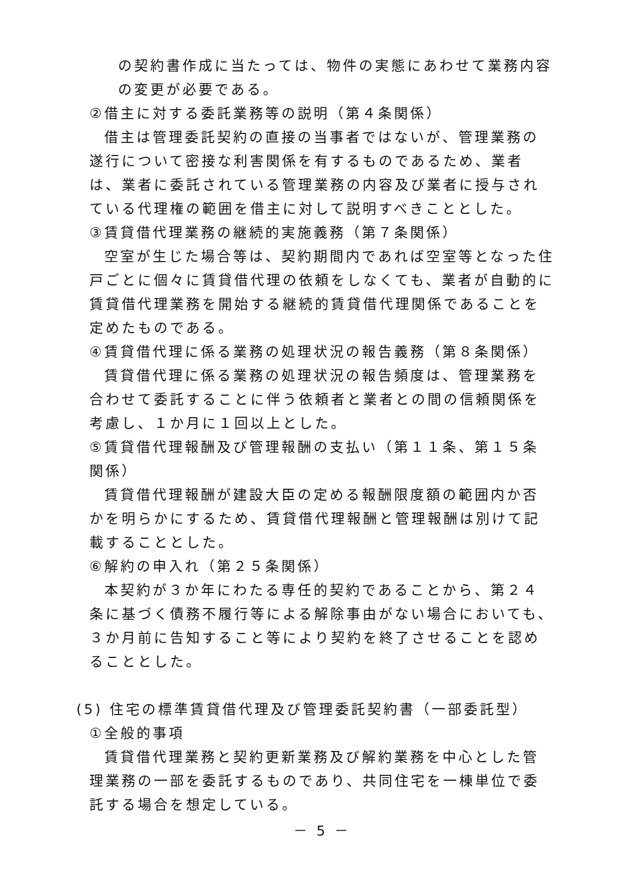の契約書作成に当たっては、物件の実態にあわせて業務内容の変更が必要である。
②借主に対する委託業務等の説明（第４条関係）
借主は管理委託契約の直接の当事者ではないが、管理業務の遂行について密接な利害関係を有するものであるため、業者は、業者に委託されている管理業務の内容及び業者に授与されている代理権の範囲を借主に対して説明すべきこととした。
③賃貸借代理業務の継続的実施義務（第７条関係）
空室が生じた場合等は、契約期間内であれば空室等となった住戸ごとに個々に賃貸借代理の依頼をしなくても、業者が自動的に賃貸借代理業務を開始する継続的賃貸借代理関係であることを定めたものである。
④賃貸借代理に係る業務の処理状況の報告義務（第８条関係）
賃貸借代理に係る業務の処理状況の報告頻度は、管理業務を合わせて委託することに伴う依頼者と業者との間の信頼関係を考慮し、１か月に１回以上とした。
⑤賃貸借代理報酬及び管理報酬の支払い（第１１条、第１５条関係）
賃貸借代理報酬が建設大臣の定める報酬限度額の範囲内か否かを明らかにするため、賃貸借代理報酬と管理報酬は別けて記載することとした。
⑥解約の申入れ（第２５条関係）
本契約が３か年にわたる専任的契約であることから、第２４条に基づく債務不履行等による解除事由がない場合においても、３か月前に告知すること等により契約を終了させることを認めることとした。
(5) 住宅の標準賃貸借代理及び管理委託契約書（一部委託型）
①全般的事項
賃貸借代理業務と契約更新業務及び解約業務を中心とした管理業務の一部を委託するものであり、共同住宅を一棟単位で委託する場合を想定している。
－ 5 －